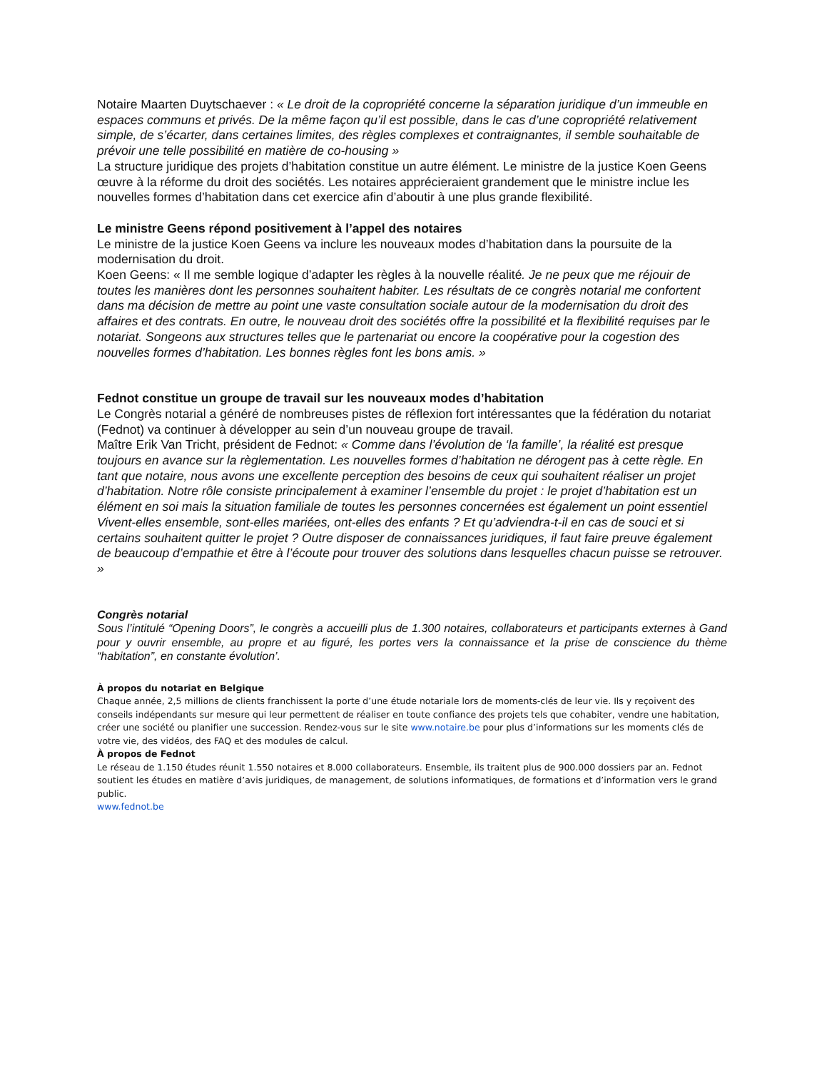Notaire Maarten Duytschaever : « Le droit de la copropriété concerne la séparation juridique d’un immeuble en espaces communs et privés. De la même façon qu’il est possible, dans le cas d’une copropriété relativement simple, de s’écarter, dans certaines limites, des règles complexes et contraignantes, il semble souhaitable de prévoir une telle possibilité en matière de co-housing »
La structure juridique des projets d’habitation constitue un autre élément. Le ministre de la justice Koen Geens œuvre à la réforme du droit des sociétés. Les notaires apprécieraient grandement que le ministre inclue les nouvelles formes d’habitation dans cet exercice afin d’aboutir à une plus grande flexibilité.
Le ministre Geens répond positivement à l’appel des notaires
Le ministre de la justice Koen Geens va inclure les nouveaux modes d’habitation dans la poursuite de la modernisation du droit.
Koen Geens: « Il me semble logique d’adapter les règles à la nouvelle réalité. Je ne peux que me réjouir de toutes les manières dont les personnes souhaitent habiter. Les résultats de ce congrès notarial me confortent dans ma décision de mettre au point une vaste consultation sociale autour de la modernisation du droit des affaires et des contrats. En outre, le nouveau droit des sociétés offre la possibilité et la flexibilité requises par le notariat. Songeons aux structures telles que le partenariat ou encore la coopérative pour la cogestion des nouvelles formes d’habitation. Les bonnes règles font les bons amis. »
Fednot constitue un groupe de travail sur les nouveaux modes d’habitation
Le Congrès notarial a généré de nombreuses pistes de réflexion fort intéressantes que la fédération du notariat (Fednot) va continuer à développer au sein d’un nouveau groupe de travail.
Maître Erik Van Tricht, président de Fednot: « Comme dans l’évolution de ‘la famille’, la réalité est presque toujours en avance sur la règlementation. Les nouvelles formes d’habitation ne dérogent pas à cette règle. En tant que notaire, nous avons une excellente perception des besoins de ceux qui souhaitent réaliser un projet d’habitation. Notre rôle consiste principalement à examiner l’ensemble du projet : le projet d’habitation est un élément en soi mais la situation familiale de toutes les personnes concernées est également un point essentiel Vivent-elles ensemble, sont-elles mariées, ont-elles des enfants ? Et qu’adviendra-t-il en cas de souci et si certains souhaitent quitter le projet ? Outre disposer de connaissances juridiques, il faut faire preuve également de beaucoup d’empathie et être à l’écoute pour trouver des solutions dans lesquelles chacun puisse se retrouver. »
Congrès notarial
Sous l’intitulé “Opening Doors”, le congrès a accueilli plus de 1.300 notaires, collaborateurs et participants externes à Gand pour y ouvrir ensemble, au propre et au figuré, les portes vers la connaissance et la prise de conscience du thème “habitation”, en constante évolution’.
À propos du notariat en Belgique
Chaque année, 2,5 millions de clients franchissent la porte d’une étude notariale lors de moments-clés de leur vie. Ils y reçoivent des conseils indépendants sur mesure qui leur permettent de réaliser en toute confiance des projets tels que cohabiter, vendre une habitation, créer une société ou planifier une succession. Rendez-vous sur le site www.notaire.be pour plus d’informations sur les moments clés de votre vie, des vidéos, des FAQ et des modules de calcul.
À propos de Fednot
Le réseau de 1.150 études réunit 1.550 notaires et 8.000 collaborateurs. Ensemble, ils traitent plus de 900.000 dossiers par an. Fednot soutient les études en matière d’avis juridiques, de management, de solutions informatiques, de formations et d’information vers le grand public.
www.fednot.be